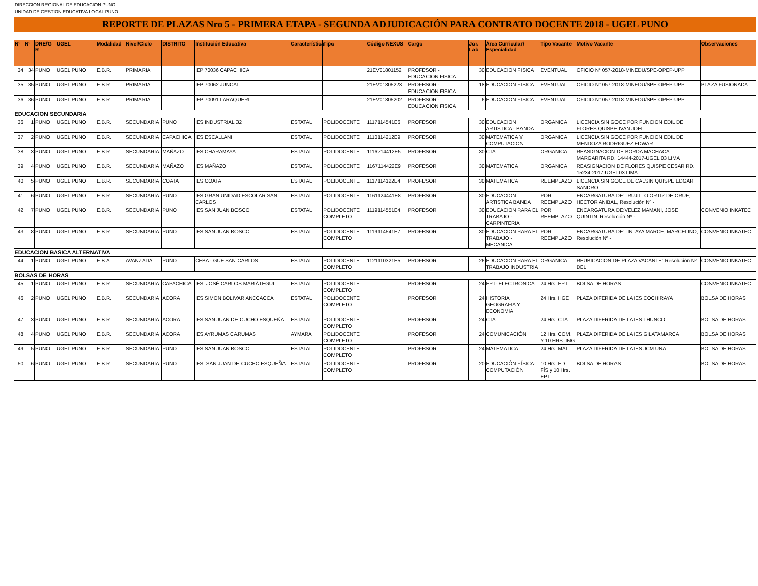DIRECCION REGIONAL DE EDUCACION PUNO
UNIDAD DE GESTION EDUCATIVA LOCAL PUNO
REPORTE DE PLAZAS Nro 5 - PRIMERA ETAPA - SEGUNDA ADJUDICACIÓN PARA CONTRATO DOCENTE 2018 - UGEL PUNO
| N° | N° | DRE/G R | UGEL | Modalidad | Nivel/Ciclo | DISTRITO | Institución Educativa | Característica | Tipo | Código NEXUS | Cargo | Jor. Lab | Área Curricular/ Especialidad | Tipo Vacante | Motivo Vacante | Observaciones |
| --- | --- | --- | --- | --- | --- | --- | --- | --- | --- | --- | --- | --- | --- | --- | --- | --- |
| 34 | 34 | PUNO | UGEL PUNO | E.B.R. | PRIMARIA | | IEP 70036 CAPACHICA | | | 21EV01801152 | PROFESOR - EDUCACION FISICA | 30 | EDUCACION FISICA | EVENTUAL | OFICIO N° 057-2018-MINEDU/SPE-OPEP-UPP | |
| 35 | 35 | PUNO | UGEL PUNO | E.B.R. | PRIMARIA | | IEP 70062 JUNCAL | | | 21EV01805223 | PROFESOR - EDUCACION FISICA | 18 | EDUCACION FISICA | EVENTUAL | OFICIO N° 057-2018-MINEDU/SPE-OPEP-UPP | PLAZA FUSIONADA |
| 36 | 36 | PUNO | UGEL PUNO | E.B.R. | PRIMARIA | | IEP 70091 LARAQUERI | | | 21EV01805202 | PROFESOR - EDUCACION FISICA | 6 | EDUCACION FISICA | EVENTUAL | OFICIO N° 057-2018-MINEDU/SPE-OPEP-UPP | |
| EDUCACION SECUNDARIA | | | | | | | | | | | | | | | | |
| 36 | 1 | PUNO | UGEL PUNO | E.B.R. | SECUNDARIA | PUNO | IES INDUSTRIAL 32 | ESTATAL | POLIDOCENTE | 1117114541E6 | PROFESOR | 30 | EDUCACION ARTISTICA - BANDA | ORGANICA | LICENCIA SIN GOCE POR FUNCION EDIL DE FLORES QUISPE IVAN JOEL | |
| 37 | 2 | PUNO | UGEL PUNO | E.B.R. | SECUNDARIA | CAPACHICA | IES ESCALLANI | ESTATAL | POLIDOCENTE | 1110114212E9 | PROFESOR | 30 | MATEMATICA Y COMPUTACION | ORGANICA | LICENCIA SIN GOCE POR FUNCION EDIL DE MENDOZA RODRIGUEZ EDWAR | |
| 38 | 3 | PUNO | UGEL PUNO | E.B.R. | SECUNDARIA | MAÑAZO | IES CHARAMAYA | ESTATAL | POLIDOCENTE | 1116214412E5 | PROFESOR | 30 | CTA | ORGANICA | REASIGNACION DE BORDA MACHACA MARGARITA RD. 14444-2017-UGEL 03 LIMA | |
| 39 | 4 | PUNO | UGEL PUNO | E.B.R. | SECUNDARIA | MAÑAZO | IES MAÑAZO | ESTATAL | POLIDOCENTE | 1167114422E9 | PROFESOR | 30 | MATEMATICA | ORGANICA | REASIGNACION DE FLORES QUISPE CESAR RD. 15234-2017-UGEL03 LIMA | |
| 40 | 5 | PUNO | UGEL PUNO | E.B.R. | SECUNDARIA | COATA | IES COATA | ESTATAL | POLIDOCENTE | 1117114122E4 | PROFESOR | 30 | MATEMATICA | REEMPLAZO | LICENCIA SIN GOCE DE CALSIN QUISPE EDGAR SANDRO | |
| 41 | 6 | PUNO | UGEL PUNO | E.B.R. | SECUNDARIA | PUNO | IES GRAN UNIDAD ESCOLAR SAN CARLOS | ESTATAL | POLIDOCENTE | 1161124441E8 | PROFESOR | 30 | EDUCACION ARTISTICA BANDA | POR REEMPLAZO | ENCARGATURA DE:TRUJILLO ORTIZ DE ORUE, HECTOR ANIBAL, Resolución Nº - | |
| 42 | 7 | PUNO | UGEL PUNO | E.B.R. | SECUNDARIA | PUNO | IES SAN JUAN BOSCO | ESTATAL | POLIDOCENTE COMPLETO | 1119114551E4 | PROFESOR | 30 | EDUCACION PARA EL TRABAJO - CARPINTERIA | POR REEMPLAZO | ENCARGATURA DE:VELEZ MAMANI, JOSE QUINTIN, Resolución Nº - | CONVENIO INKATEC |
| 43 | 8 | PUNO | UGEL PUNO | E.B.R. | SECUNDARIA | PUNO | IES SAN JUAN BOSCO | ESTATAL | POLIDOCENTE COMPLETO | 1119114541E7 | PROFESOR | 30 | EDUCACION PARA EL TRABAJO - MECANICA | POR REEMPLAZO | ENCARGATURA DE:TINTAYA MARCE, MARCELINO, Resolución Nº - | CONVENIO INKATEC |
| EDUCACION BASICA ALTERNATIVA | | | | | | | | | | | | | | | | |
| 44 | 1 | PUNO | UGEL PUNO | E.B.A. | AVANZADA | PUNO | CEBA - GUE SAN CARLOS | ESTATAL | POLIDOCENTE COMPLETO | 1121110321E5 | PROFESOR | 26 | EDUCACION PARA EL TRABAJO INDUSTRIA | ORGANICA | REUBICACION DE PLAZA VACANTE: Resolución Nº DEL | CONVENIO INKATEC |
| BOLSAS DE HORAS | | | | | | | | | | | | | | | | |
| 45 | 1 | PUNO | UGEL PUNO | E.B.R. | SECUNDARIA | CAPACHICA | IES. JOSÉ CARLOS MARIÁTEGUI | ESTATAL | POLIDOCENTE COMPLETO | | PROFESOR | 24 | EPT- ELECTRÓNICA | 24 Hrs. EPT | BOLSA DE HORAS | CONVENIO INKATEC |
| 46 | 2 | PUNO | UGEL PUNO | E.B.R. | SECUNDARIA | ACORA | IES SIMON BOLIVAR ANCCACCA | ESTATAL | POLIDOCENTE COMPLETO | | PROFESOR | 24 | HISTORIA GEOGRAFIA Y ECONOMIA | 24 Hrs. HGE | PLAZA DIFERIDA DE LA IES COCHIRAYA | BOLSA DE HORAS |
| 47 | 3 | PUNO | UGEL PUNO | E.B.R. | SECUNDARIA | ACORA | IES SAN JUAN DE CUCHO ESQUEÑA | ESTATAL | POLIDOCENTE COMPLETO | | PROFESOR | 24 | CTA | 24 Hrs. CTA | PLAZA DIFERIDA DE LA IES THUNCO | BOLSA DE HORAS |
| 48 | 4 | PUNO | UGEL PUNO | E.B.R. | SECUNDARIA | ACORA | IES AYRUMAS CARUMAS | AYMARA | POLIDOCENTE COMPLETO | | PROFESOR | 24 | COMUNICACIÓN | 12 Hrs. COM. Y 10 HRS. ING | PLAZA DIFERIDA DE LA IES GILATAMARCA | BOLSA DE HORAS |
| 49 | 5 | PUNO | UGEL PUNO | E.B.R. | SECUNDARIA | PUNO | IES SAN JUAN BOSCO | ESTATAL | POLIDOCENTE COMPLETO | | PROFESOR | 24 | MATEMATICA | 24 Hrs. MAT. | PLAZA DIFERIDA DE LA IES JCM UNA | BOLSA DE HORAS |
| 50 | 6 | PUNO | UGEL PUNO | E.B.R. | SECUNDARIA | PUNO | IES. SAN JUAN DE CUCHO ESQUEÑA | ESTATAL | POLIDOCENTE COMPLETO | | PROFESOR | 20 | EDUCACIÓN FÍSICA- COMPUTACIÓN | 10 Hrs. ED. FÍS y 10 Hrs. EPT | BOLSA DE HORAS | BOLSA DE HORAS |